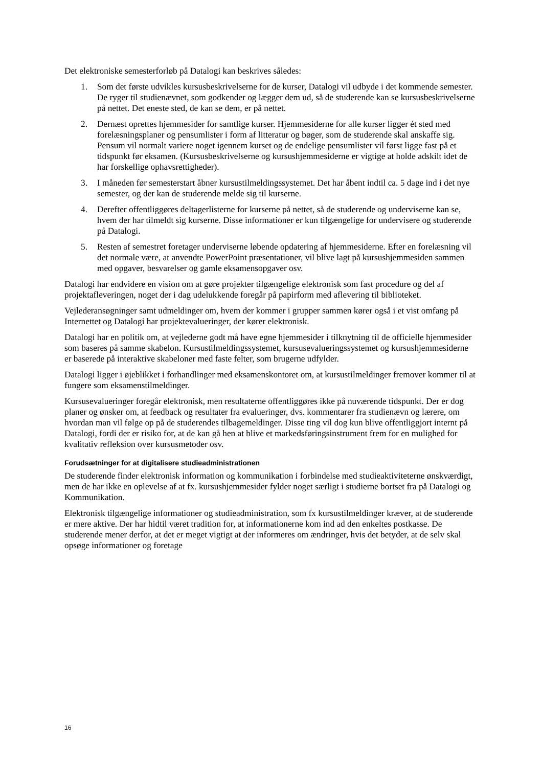Det elektroniske semesterforløb på Datalogi kan beskrives således:
1. Som det første udvikles kursusbeskrivelserne for de kurser, Datalogi vil udbyde i det kommende semester. De ryger til studienævnet, som godkender og lægger dem ud, så de studerende kan se kursusbeskrivelserne på nettet. Det eneste sted, de kan se dem, er på nettet.
2. Dernæst oprettes hjemmesider for samtlige kurser. Hjemmesiderne for alle kurser ligger ét sted med forelæsningsplaner og pensumlister i form af litteratur og bøger, som de studerende skal anskaffe sig. Pensum vil normalt variere noget igennem kurset og de endelige pensumlister vil først ligge fast på et tidspunkt før eksamen. (Kursusbeskrivelserne og kursushjemmesiderne er vigtige at holde adskilt idet de har forskellige ophavsrettigheder).
3. I måneden før semesterstart åbner kursustilmeldingssystemet. Det har åbent indtil ca. 5 dage ind i det nye semester, og der kan de studerende melde sig til kurserne.
4. Derefter offentliggøres deltagerlisterne for kurserne på nettet, så de studerende og underviserne kan se, hvem der har tilmeldt sig kurserne. Disse informationer er kun tilgængelige for undervisere og studerende på Datalogi.
5. Resten af semestret foretager underviserne løbende opdatering af hjemmesiderne. Efter en forelæsning vil det normale være, at anvendte PowerPoint præsentationer, vil blive lagt på kursushjemmesiden sammen med opgaver, besvarelser og gamle eksamensopgaver osv.
Datalogi har endvidere en vision om at gøre projekter tilgængelige elektronisk som fast procedure og del af projektafleveringen, noget der i dag udelukkende foregår på papirform med aflevering til biblioteket.
Vejlederansøgninger samt udmeldinger om, hvem der kommer i grupper sammen kører også i et vist omfang på Internettet og Datalogi har projektevalueringer, der kører elektronisk.
Datalogi har en politik om, at vejlederne godt må have egne hjemmesider i tilknytning til de officielle hjemmesider som baseres på samme skabelon. Kursustilmeldingssystemet, kursusevalueringssystemet og kursushjemmesiderne er baserede på interaktive skabeloner med faste felter, som brugerne udfylder.
Datalogi ligger i øjeblikket i forhandlinger med eksamenskontoret om, at kursustilmeldinger fremover kommer til at fungere som eksamenstilmeldinger.
Kursusevalueringer foregår elektronisk, men resultaterne offentliggøres ikke på nuværende tidspunkt. Der er dog planer og ønsker om, at feedback og resultater fra evalueringer, dvs. kommentarer fra studienævn og lærere, om hvordan man vil følge op på de studerendes tilbagemeldinger. Disse ting vil dog kun blive offentliggjort internt på Datalogi, fordi der er risiko for, at de kan gå hen at blive et markedsføringsinstrument frem for en mulighed for kvalitativ refleksion over kursusmetoder osv.
Forudsætninger for at digitalisere studieadministrationen
De studerende finder elektronisk information og kommunikation i forbindelse med studieaktiviteterne ønskværdigt, men de har ikke en oplevelse af at fx. kursushjemmesider fylder noget særligt i studierne bortset fra på Datalogi og Kommunikation.
Elektronisk tilgængelige informationer og studieadministration, som fx kursustilmeldinger kræver, at de studerende er mere aktive. Der har hidtil været tradition for, at informationerne kom ind ad den enkeltes postkasse. De studerende mener derfor, at det er meget vigtigt at der informeres om ændringer, hvis det betyder, at de selv skal opsøge informationer og foretage
16